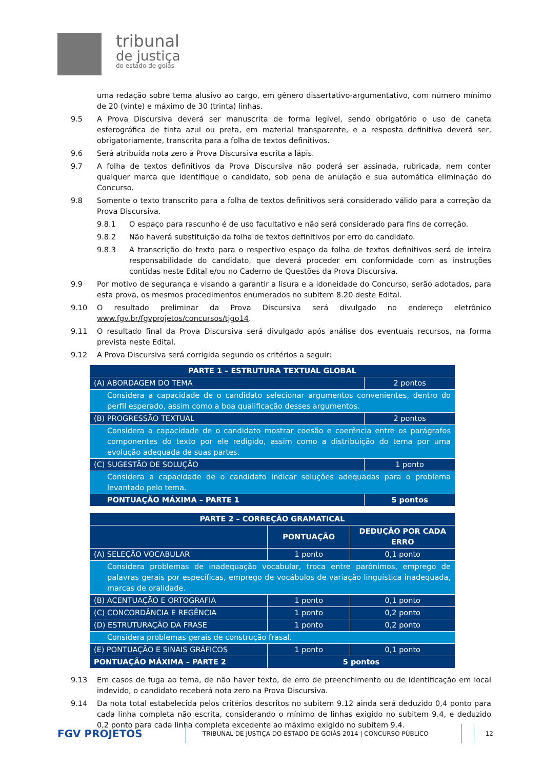tribunal
de justiça
do estado de goiás
uma redação sobre tema alusivo ao cargo, em gênero dissertativo-argumentativo, com número mínimo de 20 (vinte) e máximo de 30 (trinta) linhas.
9.5 A Prova Discursiva deverá ser manuscrita de forma legível, sendo obrigatório o uso de caneta esferográfica de tinta azul ou preta, em material transparente, e a resposta definitiva deverá ser, obrigatoriamente, transcrita para a folha de textos definitivos.
9.6 Será atribuída nota zero à Prova Discursiva escrita a lápis.
9.7 A folha de textos definitivos da Prova Discursiva não poderá ser assinada, rubricada, nem conter qualquer marca que identifique o candidato, sob pena de anulação e sua automática eliminação do Concurso.
9.8 Somente o texto transcrito para a folha de textos definitivos será considerado válido para a correção da Prova Discursiva.
9.8.1 O espaço para rascunho é de uso facultativo e não será considerado para fins de correção.
9.8.2 Não haverá substituição da folha de textos definitivos por erro do candidato.
9.8.3 A transcrição do texto para o respectivo espaço da folha de textos definitivos será de inteira responsabilidade do candidato, que deverá proceder em conformidade com as instruções contidas neste Edital e/ou no Caderno de Questões da Prova Discursiva.
9.9 Por motivo de segurança e visando a garantir a lisura e a idoneidade do Concurso, serão adotados, para esta prova, os mesmos procedimentos enumerados no subitem 8.20 deste Edital.
9.10 O resultado preliminar da Prova Discursiva será divulgado no endereço eletrônico www.fgv.br/fgvprojetos/concursos/tjgo14.
9.11 O resultado final da Prova Discursiva será divulgado após análise dos eventuais recursos, na forma prevista neste Edital.
9.12 A Prova Discursiva será corrigida segundo os critérios a seguir:
| PARTE 1 – ESTRUTURA TEXTUAL GLOBAL | |
| (A) ABORDAGEM DO TEMA | 2 pontos |
| Considera a capacidade de o candidato selecionar argumentos convenientes, dentro do perfil esperado, assim como a boa qualificação desses argumentos. | |
| (B) PROGRESSÃO TEXTUAL | 2 pontos |
| Considera a capacidade de o candidato mostrar coesão e coerência entre os parágrafos componentes do texto por ele redigido, assim como a distribuição do tema por uma evolução adequada de suas partes. | |
| (C) SUGESTÃO DE SOLUÇÃO | 1 ponto |
| Considera a capacidade de o candidato indicar soluções adequadas para o problema levantado pelo tema. | |
| PONTUAÇÃO MÁXIMA – PARTE 1 | 5 pontos |
| PARTE 2 – CORREÇÃO GRAMATICAL | | |
| | PONTUAÇÃO | DEDUÇÃO POR CADA ERRO |
| (A) SELEÇÃO VOCABULAR | 1 ponto | 0,1 ponto |
| Considera problemas de inadequação vocabular, troca entre parônimos, emprego de palavras gerais por específicas, emprego de vocábulos de variação linguística inadequada, marcas de oralidade. | | |
| (B) ACENTUAÇÃO E ORTOGRAFIA | 1 ponto | 0,1 ponto |
| (C) CONCORDÂNCIA E REGÊNCIA | 1 ponto | 0,2 ponto |
| (D) ESTRUTURAÇÃO DA FRASE | 1 ponto | 0,2 ponto |
| Considera problemas gerais de construção frasal. | | |
| (E) PONTUAÇÃO E SINAIS GRÁFICOS | 1 ponto | 0,1 ponto |
| PONTUAÇÃO MÁXIMA – PARTE 2 | 5 pontos | |
9.13 Em casos de fuga ao tema, de não haver texto, de erro de preenchimento ou de identificação em local indevido, o candidato receberá nota zero na Prova Discursiva.
9.14 Da nota total estabelecida pelos critérios descritos no subitem 9.12 ainda será deduzido 0,4 ponto para cada linha completa não escrita, considerando o mínimo de linhas exigido no subitem 9.4, e deduzido 0,2 ponto para cada linha completa excedente ao máximo exigido no subitem 9.4.
FGV PROJETOS
TRIBUNAL DE JUSTIÇA DO ESTADO DE GOIÁS 2014 | CONCURSO PÚBLICO 12